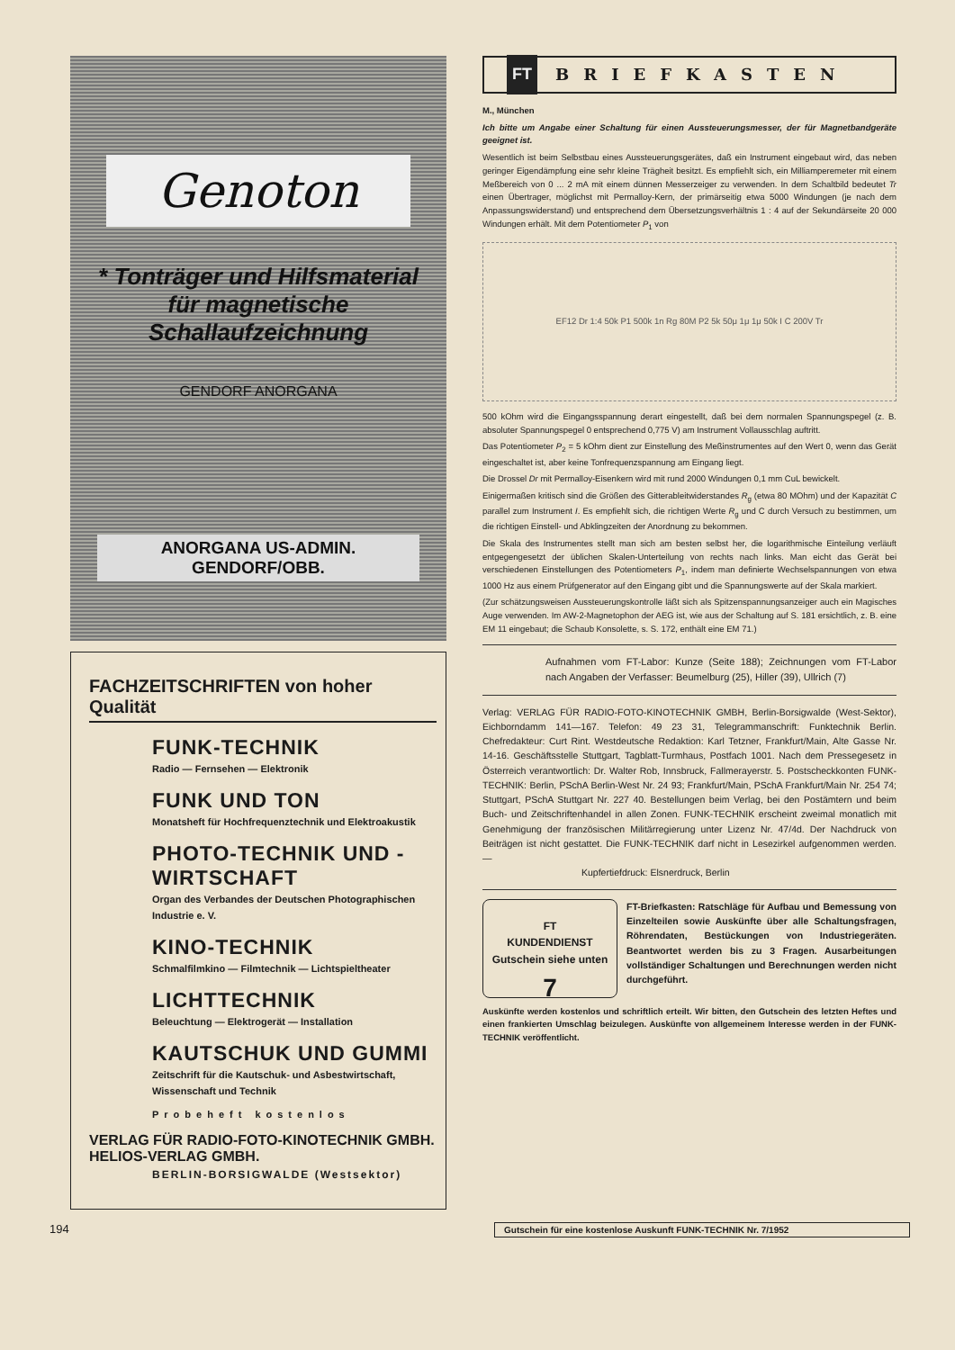Genoton
* Tonträger und Hilfsmaterial für magnetische Schallaufzeichnung
GENDORF ANORGANA
ANORGANA US-ADMIN. GENDORF/OBB.
FACHZEITSCHRIFTEN von hoher Qualität
FUNK-TECHNIK
Radio — Fernsehen — Elektronik
FUNK UND TON
Monatsheft für Hochfrequenztechnik und Elektroakustik
PHOTO-TECHNIK UND -WIRTSCHAFT
Organ des Verbandes der Deutschen Photographischen Industrie e. V.
KINO-TECHNIK
Schmalfilmkino — Filmtechnik — Lichtspieltheater
LICHTTECHNIK
Beleuchtung — Elektrogerät — Installation
KAUTSCHUK UND GUMMI
Zeitschrift für die Kautschuk- und Asbestwirtschaft, Wissenschaft und Technik
Probeheft kostenlos
VERLAG FÜR RADIO-FOTO-KINOTECHNIK GMBH.
HELIOS-VERLAG GMBH.
BERLIN-BORSIGWALDE (Westsektor)
FT BRIEFKASTEN
M., München
Ich bitte um Angabe einer Schaltung für einen Aussteuerungsmesser, der für Magnetbandgeräte geeignet ist.
Wesentlich ist beim Selbstbau eines Aussteuerungsgerätes, daß ein Instrument eingebaut wird, das neben geringer Eigendämpfung eine sehr kleine Trägheit besitzt. Es empfiehlt sich, ein Milliamperemeter mit einem Meßbereich von 0 ... 2 mA mit einem dünnen Messerzeiger zu verwenden. In dem Schaltbild bedeutet Tr einen Übertrager, möglichst mit Permalloy-Kern, der primärseitig etwa 5000 Windungen (je nach dem Anpassungswiderstand) und entsprechend dem Übersetzungsverhältnis 1 : 4 auf der Sekundärseite 20 000 Windungen erhält. Mit dem Potentiometer P<sub>1</sub> von
EF12 Dr 1:4 50k P1 500k 1n Rg 80M P2 5k 50μ 1μ 1μ 50k I C 200V Tr
500 kOhm wird die Eingangsspannung derart eingestellt, daß bei dem normalen Spannungspegel (z. B. absoluter Spannungspegel 0 entsprechend 0,775 V) am Instrument Vollausschlag auftritt.
Das Potentiometer P<sub>2</sub> = 5 kOhm dient zur Einstellung des Meßinstrumentes auf den Wert 0, wenn das Gerät eingeschaltet ist, aber keine Tonfrequenzspannung am Eingang liegt.
Die Drossel Dr mit Permalloy-Eisenkern wird mit rund 2000 Windungen 0,1 mm CuL bewickelt.
Einigermaßen kritisch sind die Größen des Gitterableitwiderstandes R<sub>g</sub> (etwa 80 MOhm) und der Kapazität C parallel zum Instrument I. Es empfiehlt sich, die richtigen Werte R<sub>g</sub> und C durch Versuch zu bestimmen, um die richtigen Einstell- und Abklingzeiten der Anordnung zu bekommen.
Die Skala des Instrumentes stellt man sich am besten selbst her, die logarithmische Einteilung verläuft entgegengesetzt der üblichen Skalen-Unterteilung von rechts nach links. Man eicht das Gerät bei verschiedenen Einstellungen des Potentiometers P<sub>1</sub>, indem man definierte Wechselspannungen von etwa 1000 Hz aus einem Prüfgenerator auf den Eingang gibt und die Spannungswerte auf der Skala markiert.
(Zur schätzungsweisen Aussteuerungskontrolle läßt sich als Spitzenspannungsanzeiger auch ein Magisches Auge verwenden. Im AW-2-Magnetophon der AEG ist, wie aus der Schaltung auf S. 181 ersichtlich, z. B. eine EM 11 eingebaut; die Schaub Konsolette, s. S. 172, enthält eine EM 71.)
Aufnahmen vom FT-Labor: Kunze (Seite 188); Zeichnungen vom FT-Labor nach Angaben der Verfasser: Beumelburg (25), Hiller (39), Ullrich (7)
Verlag: VERLAG FÜR RADIO-FOTO-KINOTECHNIK GMBH, Berlin-Borsigwalde (West-Sektor), Eichborndamm 141—167. Telefon: 49 23 31, Telegrammanschrift: Funktechnik Berlin. Chefredakteur: Curt Rint. Westdeutsche Redaktion: Karl Tetzner, Frankfurt/Main, Alte Gasse Nr. 14-16. Geschäftsstelle Stuttgart, Tagblatt-Turmhaus, Postfach 1001. Nach dem Pressegesetz in Österreich verantwortlich: Dr. Walter Rob, Innsbruck, Fallmerayerstr. 5. Postscheckkonten FUNK-TECHNIK: Berlin, PSchA Berlin-West Nr. 24 93; Frankfurt/Main, PSchA Frankfurt/Main Nr. 254 74; Stuttgart, PSchA Stuttgart Nr. 227 40. Bestellungen beim Verlag, bei den Postämtern und beim Buch- und Zeitschriftenhandel in allen Zonen. FUNK-TECHNIK erscheint zweimal monatlich mit Genehmigung der französischen Militärregierung unter Lizenz Nr. 47/4d. Der Nachdruck von Beiträgen ist nicht gestattet. Die FUNK-TECHNIK darf nicht in Lesezirkel aufgenommen werden. —
Kupfertiefdruck: Elsnerdruck, Berlin
FT
KUNDENDIENST
Gutschein siehe unten
7
FT-Briefkasten: Ratschläge für Aufbau und Bemessung von Einzelteilen sowie Auskünfte über alle Schaltungsfragen, Röhrendaten, Bestückungen von Industriegeräten. Beantwortet werden bis zu 3 Fragen. Ausarbeitungen vollständiger Schaltungen und Berechnungen werden nicht durchgeführt.
Auskünfte werden kostenlos und schriftlich erteilt. Wir bitten, den Gutschein des letzten Heftes und einen frankierten Umschlag beizulegen. Auskünfte von allgemeinem Interesse werden in der FUNK-TECHNIK veröffentlicht.
194 Gutschein für eine kostenlose Auskunft FUNK-TECHNIK Nr. 7/1952